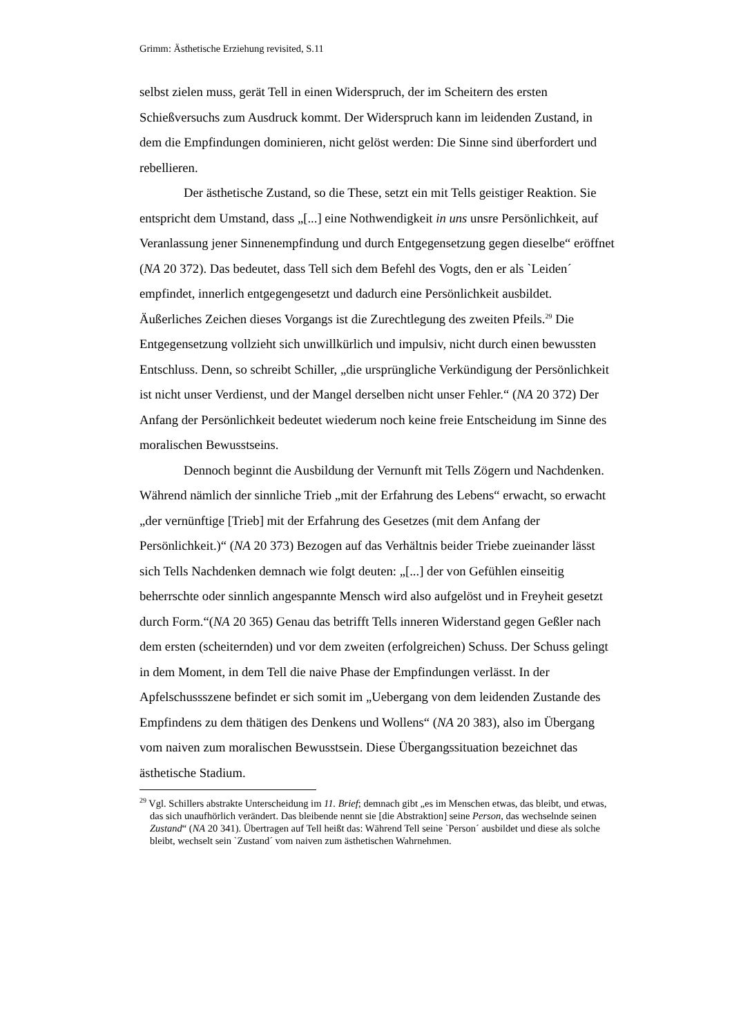Grimm: Ästhetische Erziehung revisited, S.11
selbst zielen muss, gerät Tell in einen Widerspruch, der im Scheitern des ersten Schießversuchs zum Ausdruck kommt. Der Widerspruch kann im leidenden Zustand, in dem die Empfindungen dominieren, nicht gelöst werden: Die Sinne sind überfordert und rebellieren.
Der ästhetische Zustand, so die These, setzt ein mit Tells geistiger Reaktion. Sie entspricht dem Umstand, dass „[...] eine Nothwendigkeit in uns unsre Persönlichkeit, auf Veranlassung jener Sinnenempfindung und durch Entgegensetzung gegen dieselbe“ eröffnet (NA 20 372). Das bedeutet, dass Tell sich dem Befehl des Vogts, den er als `Leiden´ empfindet, innerlich entgegengesetzt und dadurch eine Persönlichkeit ausbildet. Äußerliches Zeichen dieses Vorgangs ist die Zurechtlegung des zweiten Pfeils.<sup>29</sup> Die Entgegensetzung vollzieht sich unwillkürlich und impulsiv, nicht durch einen bewussten Entschluss. Denn, so schreibt Schiller, „die ursprüngliche Verkündigung der Persönlichkeit ist nicht unser Verdienst, und der Mangel derselben nicht unser Fehler.“ (NA 20 372) Der Anfang der Persönlichkeit bedeutet wiederum noch keine freie Entscheidung im Sinne des moralischen Bewusstseins.
Dennoch beginnt die Ausbildung der Vernunft mit Tells Zögern und Nachdenken. Während nämlich der sinnliche Trieb „mit der Erfahrung des Lebens“ erwacht, so erwacht „der vernünftige [Trieb] mit der Erfahrung des Gesetzes (mit dem Anfang der Persönlichkeit.)“ (NA 20 373) Bezogen auf das Verhältnis beider Triebe zueinander lässt sich Tells Nachdenken demnach wie folgt deuten: „[...] der von Gefühlen einseitig beherrschte oder sinnlich angespannte Mensch wird also aufgelöst und in Freyheit gesetzt durch Form.“(NA 20 365) Genau das betrifft Tells inneren Widerstand gegen Geßler nach dem ersten (scheiternden) und vor dem zweiten (erfolgreichen) Schuss. Der Schuss gelingt in dem Moment, in dem Tell die naive Phase der Empfindungen verlässt. In der Apfelschussszene befindet er sich somit im „Uebergang von dem leidenden Zustande des Empfindens zu dem thätigen des Denkens und Wollens“ (NA 20 383), also im Übergang vom naiven zum moralischen Bewusstsein. Diese Übergangssituation bezeichnet das ästhetische Stadium.
<sup>29</sup> Vgl. Schillers abstrakte Unterscheidung im 11. Brief; demnach gibt „es im Menschen etwas, das bleibt, und etwas, das sich unaufhörlich verändert. Das bleibende nennt sie [die Abstraktion] seine Person, das wechselnde seinen Zustand“ (NA 20 341). Übertragen auf Tell heißt das: Während Tell seine `Person´ ausbildet und diese als solche bleibt, wechselt sein `Zustand´ vom naiven zum ästhetischen Wahrnehmen.